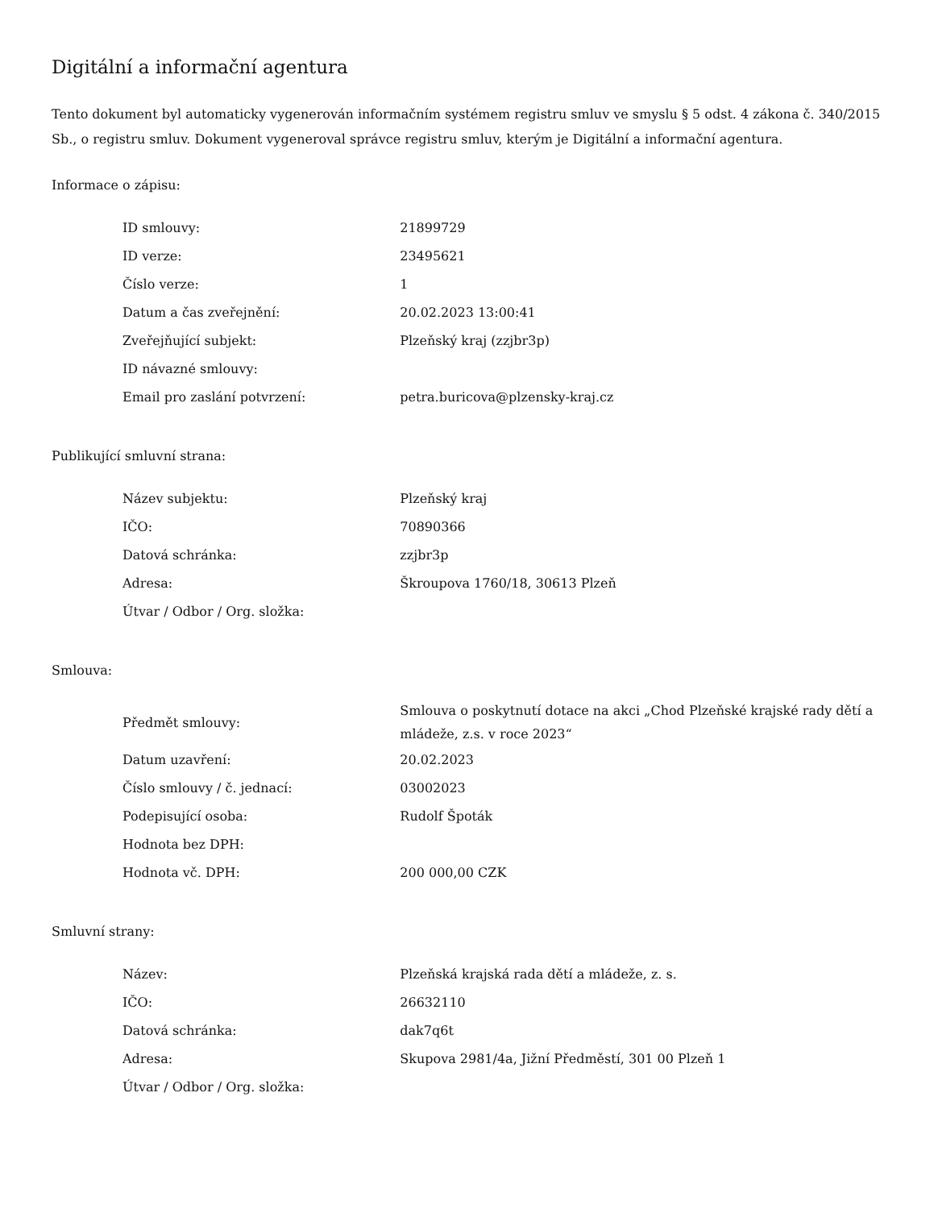Digitální a informační agentura
Tento dokument byl automaticky vygenerován informačním systémem registru smluv ve smyslu § 5 odst. 4 zákona č. 340/2015 Sb., o registru smluv. Dokument vygeneroval správce registru smluv, kterým je Digitální a informační agentura.
Informace o zápisu:
| ID smlouvy: | 21899729 |
| ID verze: | 23495621 |
| Číslo verze: | 1 |
| Datum a čas zveřejnění: | 20.02.2023 13:00:41 |
| Zveřejňující subjekt: | Plzeňský kraj (zzjbr3p) |
| ID návazné smlouvy: | |
| Email pro zaslání potvrzení: | petra.buricova@plzensky-kraj.cz |
Publikující smluvní strana:
| Název subjektu: | Plzeňský kraj |
| IČO: | 70890366 |
| Datová schránka: | zzjbr3p |
| Adresa: | Škroupova 1760/18, 30613 Plzeň |
| Útvar / Odbor / Org. složka: | |
Smlouva:
| Předmět smlouvy: | Smlouva o poskytnutí dotace na akci „Chod Plzeňské krajské rady dětí a mládeže, z.s. v roce 2023“ |
| Datum uzavření: | 20.02.2023 |
| Číslo smlouvy / č. jednací: | 03002023 |
| Podepisující osoba: | Rudolf Špoták |
| Hodnota bez DPH: | |
| Hodnota vč. DPH: | 200 000,00 CZK |
Smluvní strany:
| Název: | Plzeňská krajská rada dětí a mládeže, z. s. |
| IČO: | 26632110 |
| Datová schránka: | dak7q6t |
| Adresa: | Skupova 2981/4a, Jižní Předměstí, 301 00 Plzeň 1 |
| Útvar / Odbor / Org. složka: | |